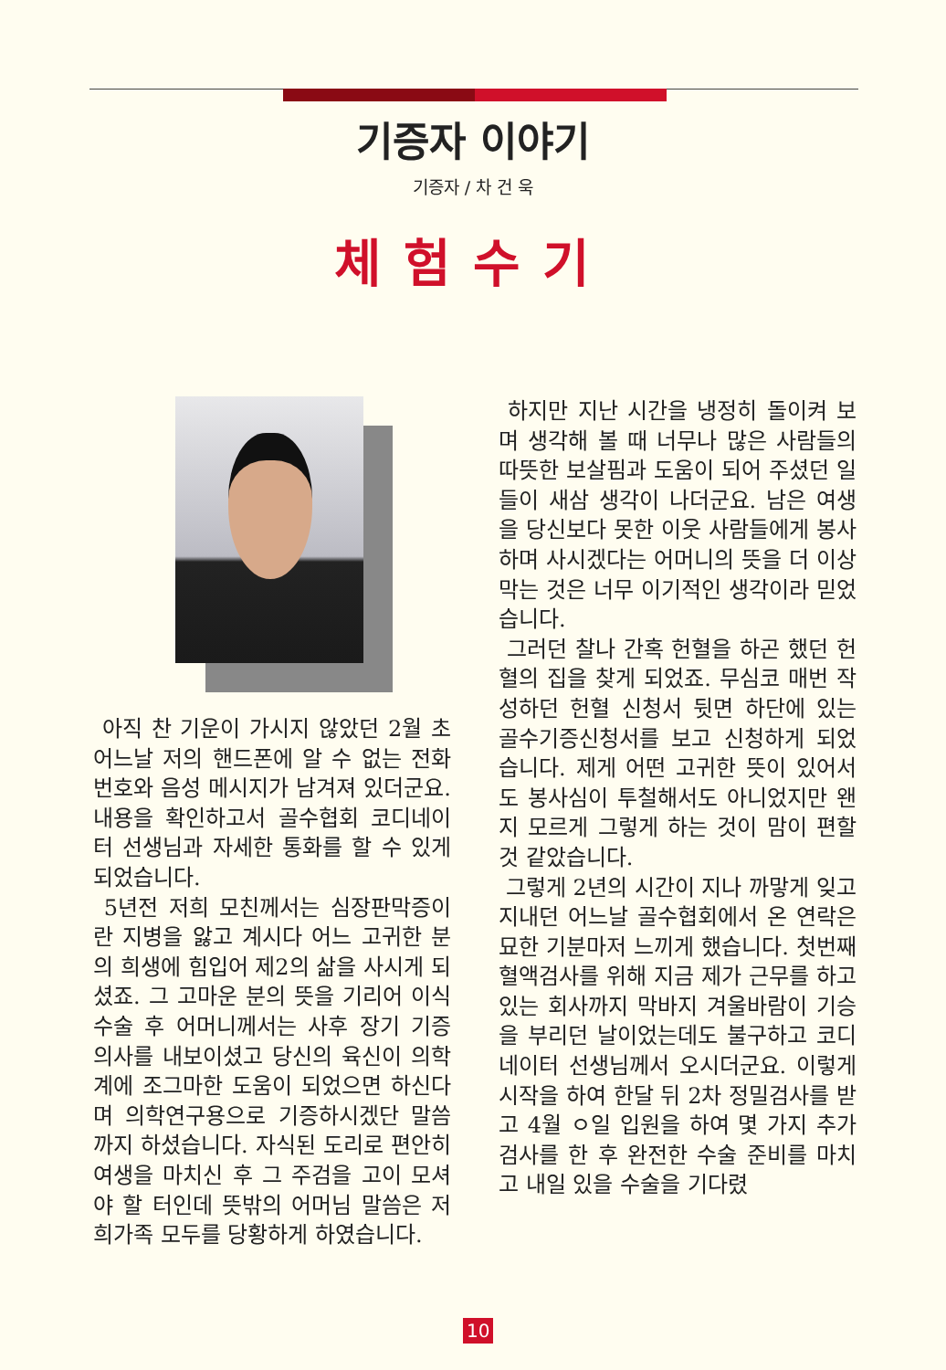기증자 이야기
기증자 / 차 건 욱
체험수기
아직 찬 기운이 가시지 않았던 2월 초 어느날 저의 핸드폰에 알 수 없는 전화번호와 음성 메시지가 남겨져 있더군요. 내용을 확인하고서 골수협회 코디네이터 선생님과 자세한 통화를 할 수 있게 되었습니다.
5년전 저희 모친께서는 심장판막증이란 지병을 앓고 계시다 어느 고귀한 분의 희생에 힘입어 제2의 삶을 사시게 되셨죠. 그 고마운 분의 뜻을 기리어 이식 수술 후 어머니께서는 사후 장기 기증 의사를 내보이셨고 당신의 육신이 의학계에 조그마한 도움이 되었으면 하신다며 의학연구용으로 기증하시겠단 말씀까지 하셨습니다. 자식된 도리로 편안히 여생을 마치신 후 그 주검을 고이 모셔야 할 터인데 뜻밖의 어머님 말씀은 저희가족 모두를 당황하게 하였습니다.
하지만 지난 시간을 냉정히 돌이켜 보며 생각해 볼 때 너무나 많은 사람들의 따뜻한 보살핌과 도움이 되어 주셨던 일들이 새삼 생각이 나더군요. 남은 여생을 당신보다 못한 이웃 사람들에게 봉사하며 사시겠다는 어머니의 뜻을 더 이상 막는 것은 너무 이기적인 생각이라 믿었습니다.
그러던 찰나 간혹 헌혈을 하곤 했던 헌혈의 집을 찾게 되었죠. 무심코 매번 작성하던 헌혈 신청서 뒷면 하단에 있는 골수기증신청서를 보고 신청하게 되었습니다. 제게 어떤 고귀한 뜻이 있어서도 봉사심이 투철해서도 아니었지만 왠지 모르게 그렇게 하는 것이 맘이 편할 것 같았습니다.
그렇게 2년의 시간이 지나 까맣게 잊고 지내던 어느날 골수협회에서 온 연락은 묘한 기분마저 느끼게 했습니다. 첫번째 혈액검사를 위해 지금 제가 근무를 하고 있는 회사까지 막바지 겨울바람이 기승을 부리던 날이었는데도 불구하고 코디네이터 선생님께서 오시더군요. 이렇게 시작을 하여 한달 뒤 2차 정밀검사를 받고 4월 ㅇ일 입원을 하여 몇 가지 추가 검사를 한 후 완전한 수술 준비를 마치고 내일 있을 수술을 기다렸
10